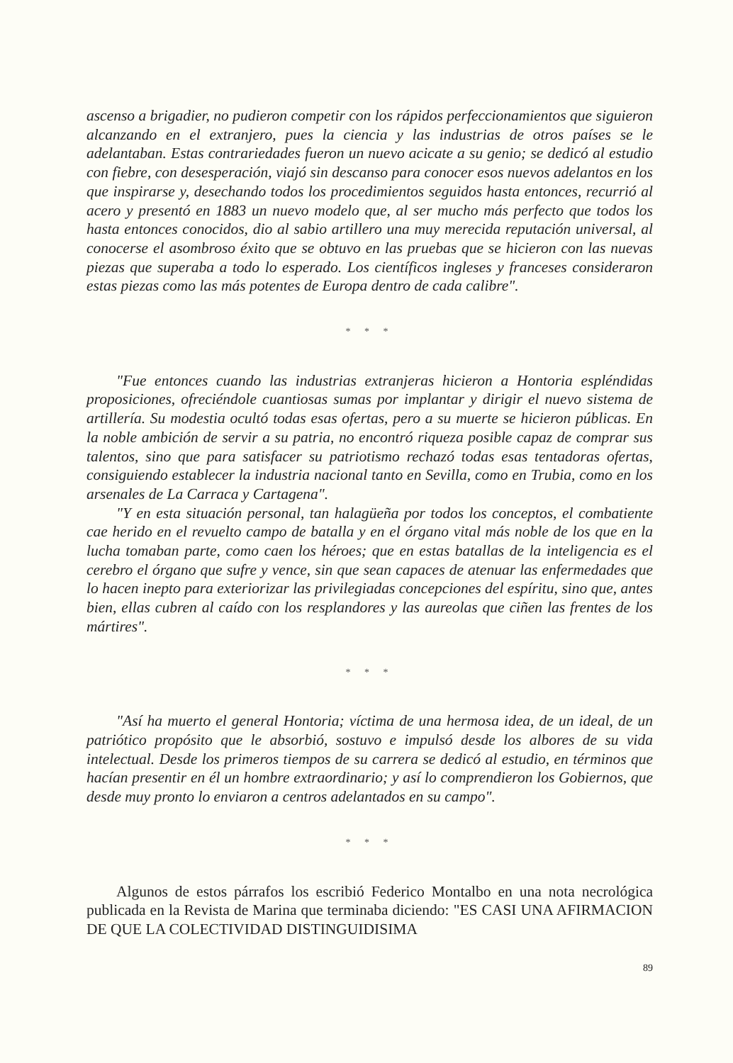ascenso a brigadier, no pudieron competir con los rápidos perfeccionamientos que siguieron alcanzando en el extranjero, pues la ciencia y las industrias de otros países se le adelantaban. Estas contrariedades fueron un nuevo acicate a su genio; se dedicó al estudio con fiebre, con desesperación, viajó sin descanso para conocer esos nuevos adelantos en los que inspirarse y, desechando todos los procedimientos seguidos hasta entonces, recurrió al acero y presentó en 1883 un nuevo modelo que, al ser mucho más perfecto que todos los hasta entonces conocidos, dio al sabio artillero una muy merecida reputación universal, al conocerse el asombroso éxito que se obtuvo en las pruebas que se hicieron con las nuevas piezas que superaba a todo lo esperado. Los científicos ingleses y franceses consideraron estas piezas como las más potentes de Europa dentro de cada calibre".
* * *
"Fue entonces cuando las industrias extranjeras hicieron a Hontoria espléndidas proposiciones, ofreciéndole cuantiosas sumas por implantar y dirigir el nuevo sistema de artillería. Su modestia ocultó todas esas ofertas, pero a su muerte se hicieron públicas. En la noble ambición de servir a su patria, no encontró riqueza posible capaz de comprar sus talentos, sino que para satisfacer su patriotismo rechazó todas esas tentadoras ofertas, consiguiendo establecer la industria nacional tanto en Sevilla, como en Trubia, como en los arsenales de La Carraca y Cartagena".
"Y en esta situación personal, tan halagüeña por todos los conceptos, el combatiente cae herido en el revuelto campo de batalla y en el órgano vital más noble de los que en la lucha tomaban parte, como caen los héroes; que en estas batallas de la inteligencia es el cerebro el órgano que sufre y vence, sin que sean capaces de atenuar las enfermedades que lo hacen inepto para exteriorizar las privilegiadas concepciones del espíritu, sino que, antes bien, ellas cubren al caído con los resplandores y las aureolas que ciñen las frentes de los mártires".
* * *
"Así ha muerto el general Hontoria; víctima de una hermosa idea, de un ideal, de un patriótico propósito que le absorbió, sostuvo e impulsó desde los albores de su vida intelectual. Desde los primeros tiempos de su carrera se dedicó al estudio, en términos que hacían presentir en él un hombre extraordinario; y así lo comprendieron los Gobiernos, que desde muy pronto lo enviaron a centros adelantados en su campo".
* * *
Algunos de estos párrafos los escribió Federico Montalbo en una nota necrológica publicada en la Revista de Marina que terminaba diciendo: "ES CASI UNA AFIRMACION DE QUE LA COLECTIVIDAD DISTINGUIDISIMA
89